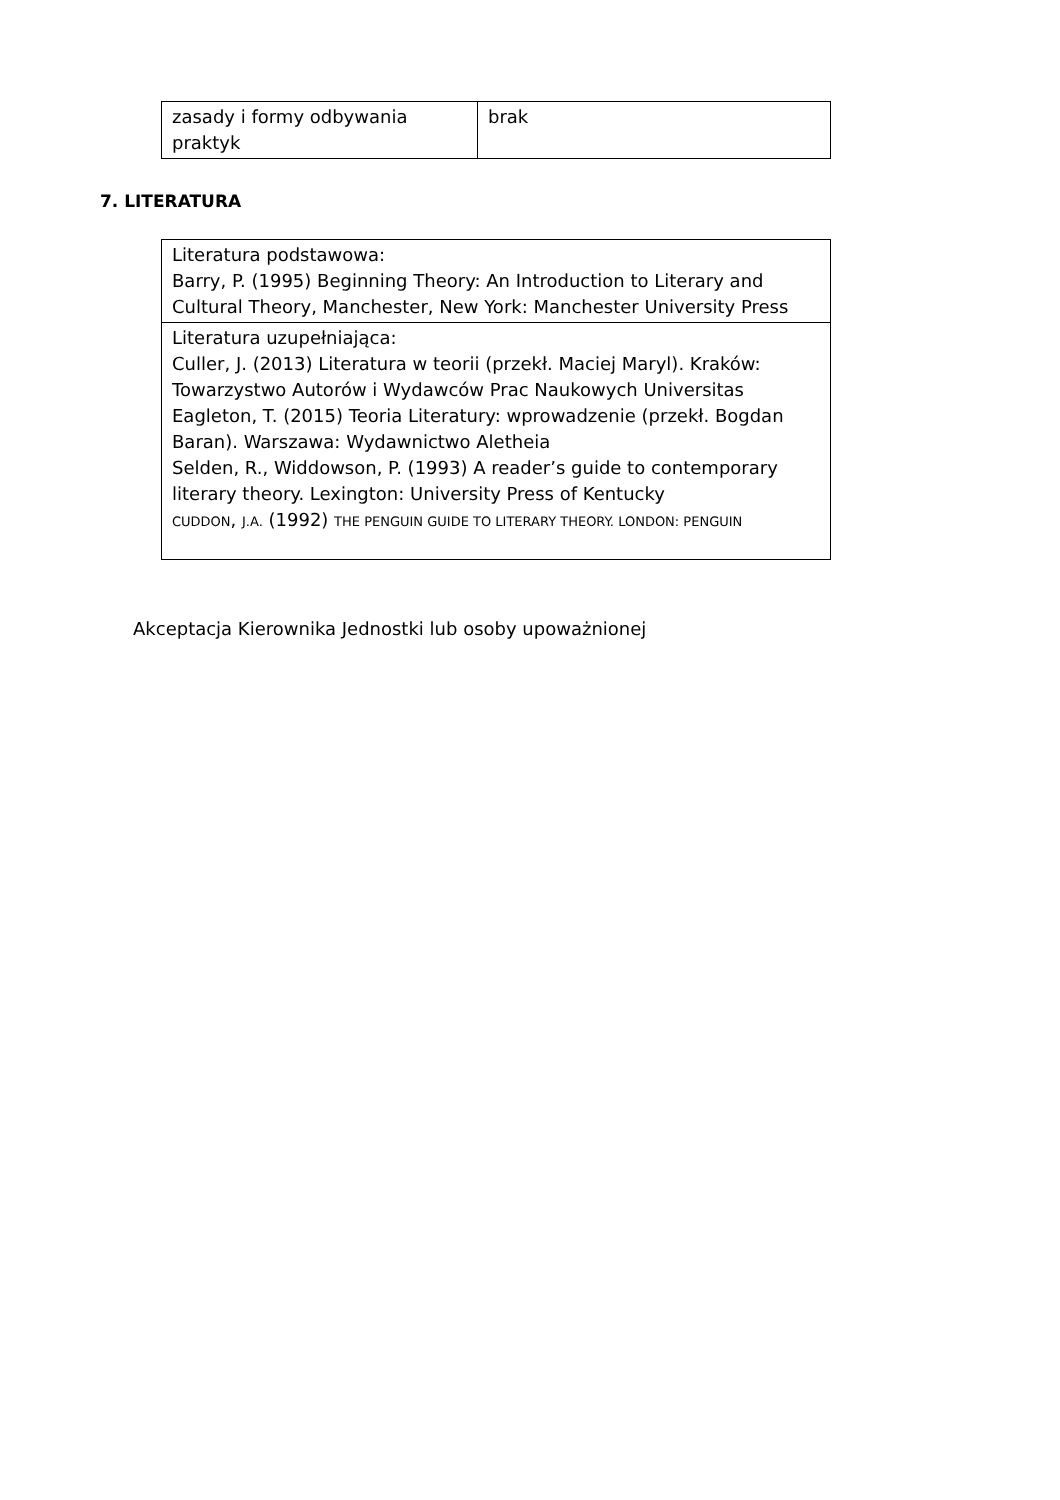| zasady i formy odbywania praktyk | brak |
7. LITERATURA
| Literatura podstawowa: Barry, P. (1995) Beginning Theory: An Introduction to Literary and Cultural Theory, Manchester, New York: Manchester University Press |
| Literatura uzupełniająca: Culler, J. (2013) Literatura w teorii (przekł. Maciej Maryl). Kraków: Towarzystwo Autorów i Wydawców Prac Naukowych Universitas Eagleton, T. (2015) Teoria Literatury: wprowadzenie (przekł. Bogdan Baran). Warszawa: Wydawnictwo Aletheia Selden, R., Widdowson, P. (1993) A reader’s guide to contemporary literary theory. Lexington: University Press of Kentucky CUDDON , J.A. (1992) THE PENGUIN GUIDE TO LITERARY THEORY. LONDON: PENGUIN |
Akceptacja Kierownika Jednostki lub osoby upoważnionej